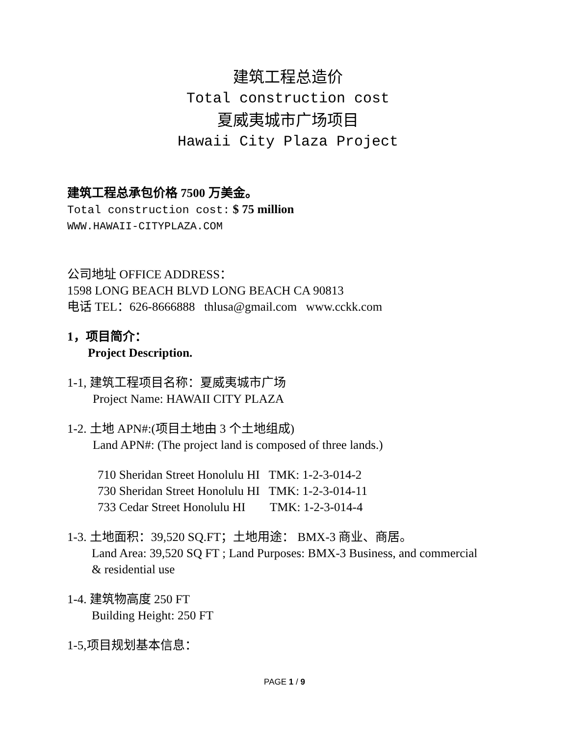建筑工程总造价
Total construction cost
夏威夷城市广场项目
Hawaii City Plaza Project
建筑工程总承包价格 7500 万美金。
Total construction cost: $ 75 million
WWW.HAWAII-CITYPLAZA.COM
公司地址 OFFICE ADDRESS：
1598 LONG BEACH BLVD LONG BEACH CA 90813
电话 TEL：626-8666888 thlusa@gmail.com www.cckk.com
1，项目简介：
Project Description.
1-1, 建筑工程项目名称：夏威夷城市广场
Project Name: HAWAII CITY PLAZA
1-2. 土地 APN#:(项目土地由 3 个土地组成)
Land APN#: (The project land is composed of three lands.)
710 Sheridan Street Honolulu HI TMK: 1-2-3-014-2
730 Sheridan Street Honolulu HI TMK: 1-2-3-014-11
733 Cedar Street Honolulu HI TMK: 1-2-3-014-4
1-3. 土地面积：39,520 SQ.FT；土地用途： BMX-3 商业、商居。
Land Area: 39,520 SQ FT ; Land Purposes: BMX-3 Business, and commercial
& residential use
1-4. 建筑物高度 250 FT
Building Height: 250 FT
1-5,项目规划基本信息：
PAGE 1 / 9